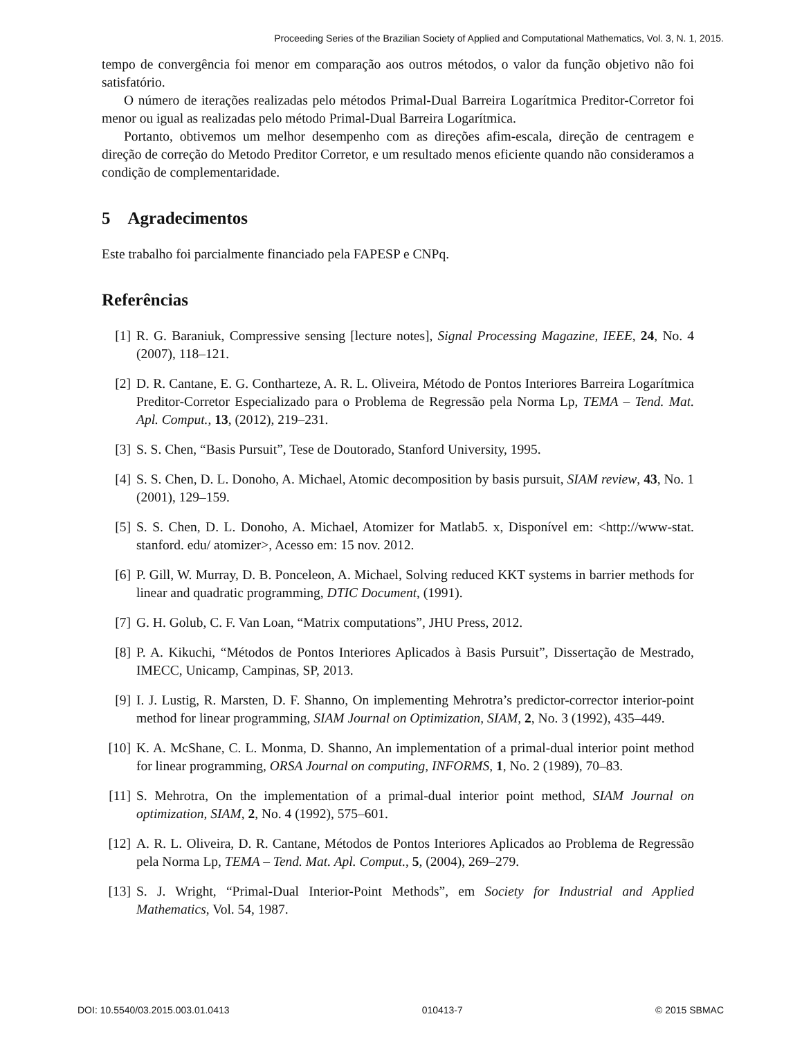Proceeding Series of the Brazilian Society of Applied and Computational Mathematics, Vol. 3, N. 1, 2015.
tempo de convergência foi menor em comparação aos outros métodos, o valor da função objetivo não foi satisfatório.
O número de iterações realizadas pelo métodos Primal-Dual Barreira Logarítmica Preditor-Corretor foi menor ou igual as realizadas pelo método Primal-Dual Barreira Logarítmica.
Portanto, obtivemos um melhor desempenho com as direções afim-escala, direção de centragem e direção de correção do Metodo Preditor Corretor, e um resultado menos eficiente quando não consideramos a condição de complementaridade.
5 Agradecimentos
Este trabalho foi parcialmente financiado pela FAPESP e CNPq.
Referências
[1] R. G. Baraniuk, Compressive sensing [lecture notes], Signal Processing Magazine, IEEE, 24, No. 4 (2007), 118–121.
[2] D. R. Cantane, E. G. Contharteze, A. R. L. Oliveira, Método de Pontos Interiores Barreira Logarítmica Preditor-Corretor Especializado para o Problema de Regressão pela Norma Lp, TEMA – Tend. Mat. Apl. Comput., 13, (2012), 219–231.
[3] S. S. Chen, “Basis Pursuit”, Tese de Doutorado, Stanford University, 1995.
[4] S. S. Chen, D. L. Donoho, A. Michael, Atomic decomposition by basis pursuit, SIAM review, 43, No. 1 (2001), 129–159.
[5] S. S. Chen, D. L. Donoho, A. Michael, Atomizer for Matlab5. x, Disponível em: <http://www-stat. stanford. edu/ atomizer>, Acesso em: 15 nov. 2012.
[6] P. Gill, W. Murray, D. B. Ponceleon, A. Michael, Solving reduced KKT systems in barrier methods for linear and quadratic programming, DTIC Document, (1991).
[7] G. H. Golub, C. F. Van Loan, “Matrix computations”, JHU Press, 2012.
[8] P. A. Kikuchi, “Métodos de Pontos Interiores Aplicados à Basis Pursuit”, Dissertação de Mestrado, IMECC, Unicamp, Campinas, SP, 2013.
[9] I. J. Lustig, R. Marsten, D. F. Shanno, On implementing Mehrotra’s predictor-corrector interior-point method for linear programming, SIAM Journal on Optimization, SIAM, 2, No. 3 (1992), 435–449.
[10] K. A. McShane, C. L. Monma, D. Shanno, An implementation of a primal-dual interior point method for linear programming, ORSA Journal on computing, INFORMS, 1, No. 2 (1989), 70–83.
[11] S. Mehrotra, On the implementation of a primal-dual interior point method, SIAM Journal on optimization, SIAM, 2, No. 4 (1992), 575–601.
[12] A. R. L. Oliveira, D. R. Cantane, Métodos de Pontos Interiores Aplicados ao Problema de Regressão pela Norma Lp, TEMA – Tend. Mat. Apl. Comput., 5, (2004), 269–279.
[13] S. J. Wright, “Primal-Dual Interior-Point Methods”, em Society for Industrial and Applied Mathematics, Vol. 54, 1987.
DOI: 10.5540/03.2015.003.01.0413 010413-7 © 2015 SBMAC